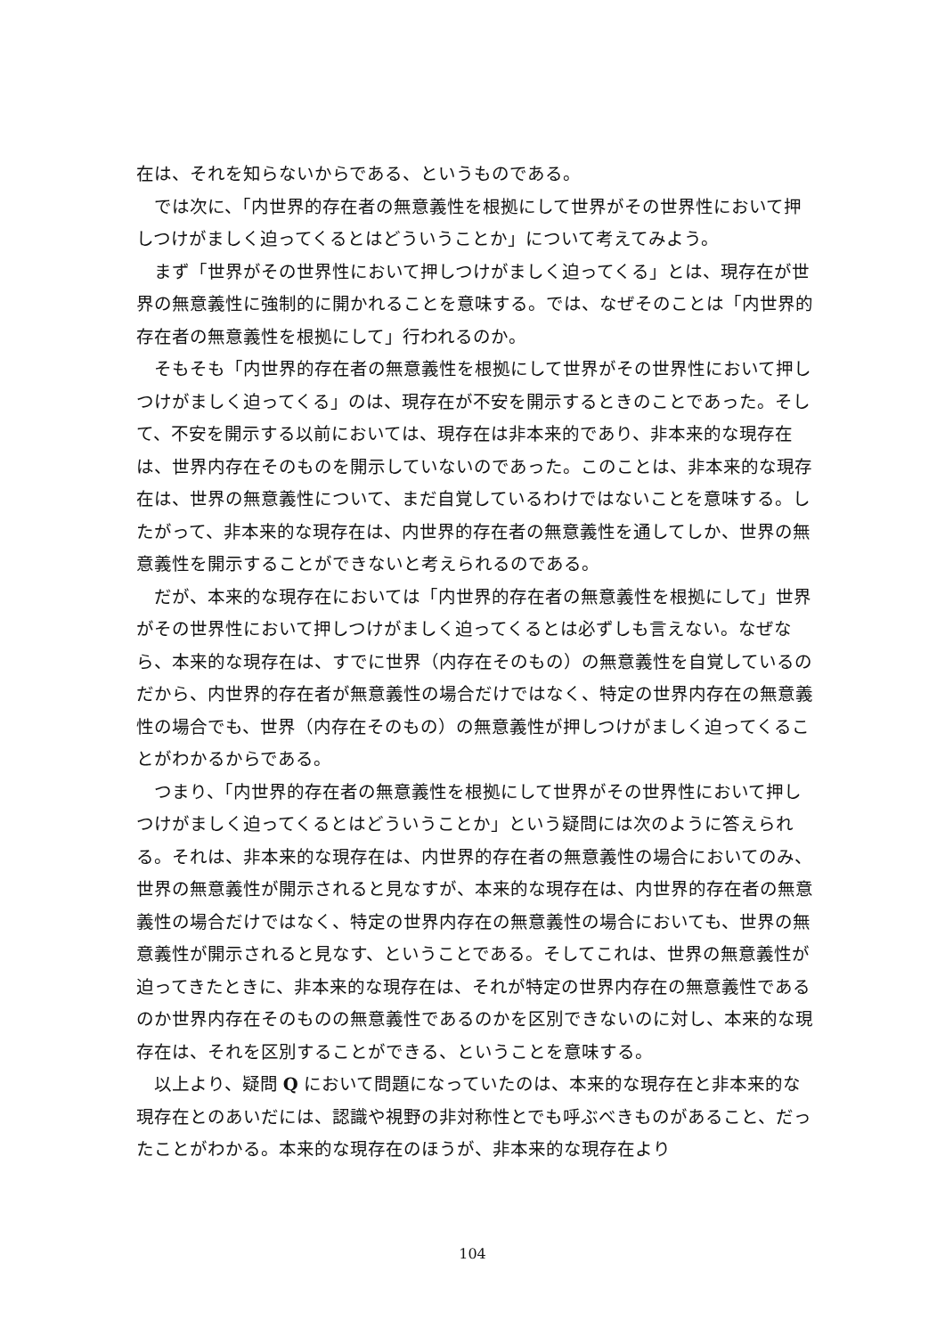在は、それを知らないからである、というものである。
では次に、「内世界的存在者の無意義性を根拠にして世界がその世界性において押しつけがましく迫ってくるとはどういうことか」について考えてみよう。
まず「世界がその世界性において押しつけがましく迫ってくる」とは、現存在が世界の無意義性に強制的に開かれることを意味する。では、なぜそのことは「内世界的存在者の無意義性を根拠にして」行われるのか。
そもそも「内世界的存在者の無意義性を根拠にして世界がその世界性において押しつけがましく迫ってくる」のは、現存在が不安を開示するときのことであった。そして、不安を開示する以前においては、現存在は非本来的であり、非本来的な現存在は、世界内存在そのものを開示していないのであった。このことは、非本来的な現存在は、世界の無意義性について、まだ自覚しているわけではないことを意味する。したがって、非本来的な現存在は、内世界的存在者の無意義性を通してしか、世界の無意義性を開示することができないと考えられるのである。
だが、本来的な現存在においては「内世界的存在者の無意義性を根拠にして」世界がその世界性において押しつけがましく迫ってくるとは必ずしも言えない。なぜなら、本来的な現存在は、すでに世界（内存在そのもの）の無意義性を自覚しているのだから、内世界的存在者が無意義性の場合だけではなく、特定の世界内存在の無意義性の場合でも、世界（内存在そのもの）の無意義性が押しつけがましく迫ってくることがわかるからである。
つまり、「内世界的存在者の無意義性を根拠にして世界がその世界性において押しつけがましく迫ってくるとはどういうことか」という疑問には次のように答えられる。それは、非本来的な現存在は、内世界的存在者の無意義性の場合においてのみ、世界の無意義性が開示されると見なすが、本来的な現存在は、内世界的存在者の無意義性の場合だけではなく、特定の世界内存在の無意義性の場合においても、世界の無意義性が開示されると見なす、ということである。そしてこれは、世界の無意義性が迫ってきたときに、非本来的な現存在は、それが特定の世界内存在の無意義性であるのか世界内存在そのものの無意義性であるのかを区別できないのに対し、本来的な現存在は、それを区別することができる、ということを意味する。
以上より、疑問 Q において問題になっていたのは、本来的な現存在と非本来的な現存在とのあいだには、認識や視野の非対称性とでも呼ぶべきものがあること、だったことがわかる。本来的な現存在のほうが、非本来的な現存在より
104